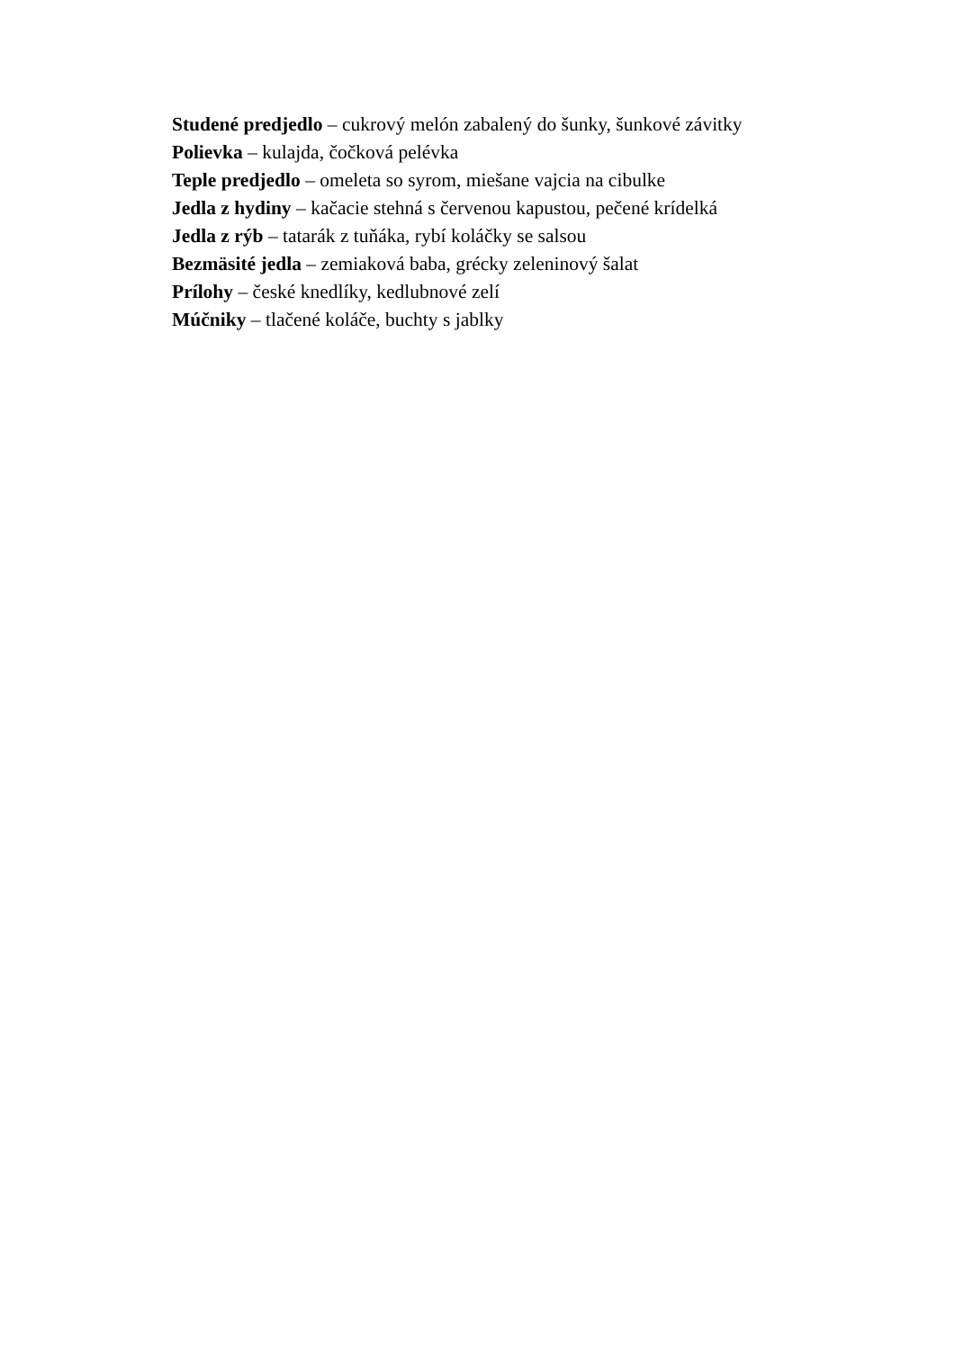Studené predjedlo – cukrový melón zabalený do šunky, šunkové závitky
Polievka – kulajda, čočková pelévka
Teple predjedlo – omeleta so syrom, miešane vajcia na cibulke
Jedla z hydiny – kačacie stehná s červenou kapustou, pečené krídelká
Jedla z rýb – tatarák z tuňáka, rybí koláčky se salsou
Bezmäsité jedla – zemiaková baba, grécky zeleninový šalat
Prílohy – české knedlíky, kedlubnové zelí
Múčniky – tlačené koláče, buchty s jablky